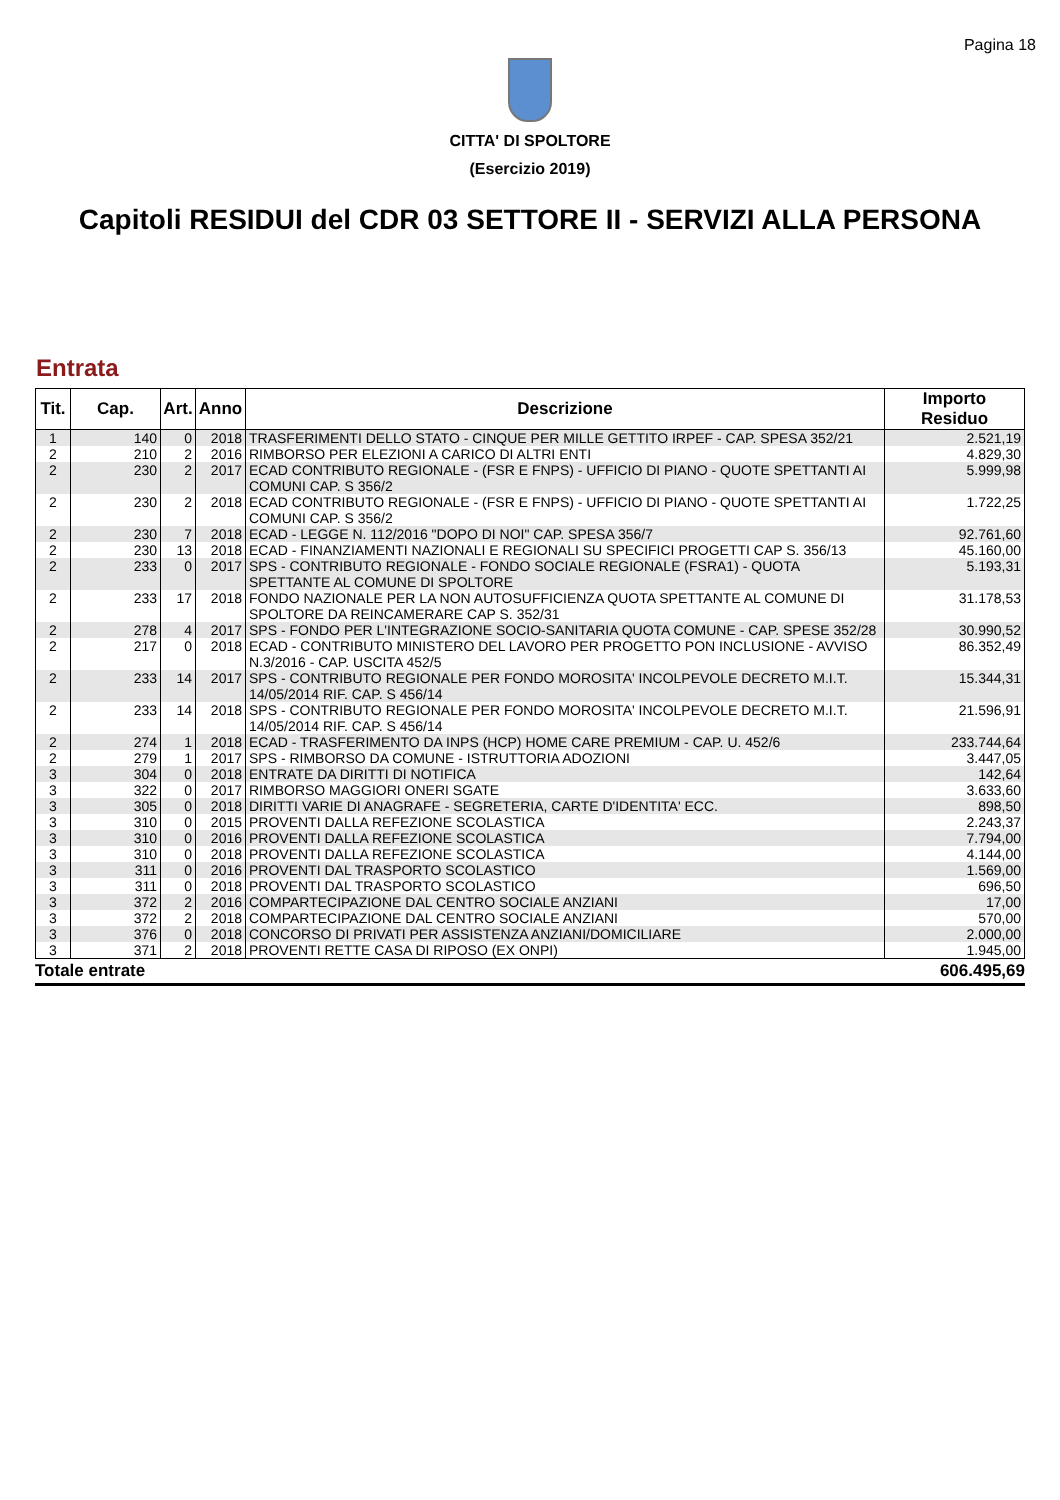Pagina 18
CITTA' DI SPOLTORE
(Esercizio 2019)
Capitoli RESIDUI del CDR 03 SETTORE II - SERVIZI ALLA PERSONA
Entrata
| Tit. | Cap. | Art. | Anno | Descrizione | Importo Residuo |
| --- | --- | --- | --- | --- | --- |
| 1 | 140 | 0 | 2018 | TRASFERIMENTI DELLO STATO - CINQUE PER MILLE GETTITO IRPEF - CAP. SPESA 352/21 | 2.521,19 |
| 2 | 210 | 2 | 2016 | RIMBORSO PER ELEZIONI A CARICO DI ALTRI ENTI | 4.829,30 |
| 2 | 230 | 2 | 2017 | ECAD CONTRIBUTO REGIONALE - (FSR E FNPS) - UFFICIO DI PIANO - QUOTE SPETTANTI AI COMUNI CAP. S 356/2 | 5.999,98 |
| 2 | 230 | 2 | 2018 | ECAD CONTRIBUTO REGIONALE - (FSR E FNPS) - UFFICIO DI PIANO - QUOTE SPETTANTI AI COMUNI CAP. S 356/2 | 1.722,25 |
| 2 | 230 | 7 | 2018 | ECAD - LEGGE N. 112/2016 "DOPO DI NOI" CAP. SPESA 356/7 | 92.761,60 |
| 2 | 230 | 13 | 2018 | ECAD - FINANZIAMENTI NAZIONALI E REGIONALI SU SPECIFICI PROGETTI CAP S. 356/13 | 45.160,00 |
| 2 | 233 | 0 | 2017 | SPS - CONTRIBUTO REGIONALE - FONDO SOCIALE REGIONALE (FSRA1) - QUOTA SPETTANTE AL COMUNE DI SPOLTORE | 5.193,31 |
| 2 | 233 | 17 | 2018 | FONDO NAZIONALE PER LA NON AUTOSUFFICIENZA QUOTA SPETTANTE AL COMUNE DI SPOLTORE DA REINCAMERARE CAP S. 352/31 | 31.178,53 |
| 2 | 278 | 4 | 2017 | SPS - FONDO PER L'INTEGRAZIONE SOCIO-SANITARIA QUOTA COMUNE - CAP. SPESE 352/28 | 30.990,52 |
| 2 | 217 | 0 | 2018 | ECAD - CONTRIBUTO MINISTERO DEL LAVORO PER PROGETTO PON INCLUSIONE - AVVISO N.3/2016 - CAP. USCITA 452/5 | 86.352,49 |
| 2 | 233 | 14 | 2017 | SPS - CONTRIBUTO REGIONALE PER FONDO MOROSITA' INCOLPEVOLE DECRETO M.I.T. 14/05/2014 RIF. CAP. S 456/14 | 15.344,31 |
| 2 | 233 | 14 | 2018 | SPS - CONTRIBUTO REGIONALE PER FONDO MOROSITA' INCOLPEVOLE DECRETO M.I.T. 14/05/2014 RIF. CAP. S 456/14 | 21.596,91 |
| 2 | 274 | 1 | 2018 | ECAD - TRASFERIMENTO DA INPS (HCP) HOME CARE PREMIUM - CAP. U. 452/6 | 233.744,64 |
| 2 | 279 | 1 | 2017 | SPS - RIMBORSO DA COMUNE - ISTRUTTORIA ADOZIONI | 3.447,05 |
| 3 | 304 | 0 | 2018 | ENTRATE DA DIRITTI DI NOTIFICA | 142,64 |
| 3 | 322 | 0 | 2017 | RIMBORSO MAGGIORI ONERI SGATE | 3.633,60 |
| 3 | 305 | 0 | 2018 | DIRITTI VARIE DI ANAGRAFE - SEGRETERIA, CARTE D'IDENTITA' ECC. | 898,50 |
| 3 | 310 | 0 | 2015 | PROVENTI DALLA REFEZIONE SCOLASTICA | 2.243,37 |
| 3 | 310 | 0 | 2016 | PROVENTI DALLA REFEZIONE SCOLASTICA | 7.794,00 |
| 3 | 310 | 0 | 2018 | PROVENTI DALLA REFEZIONE SCOLASTICA | 4.144,00 |
| 3 | 311 | 0 | 2016 | PROVENTI DAL TRASPORTO SCOLASTICO | 1.569,00 |
| 3 | 311 | 0 | 2018 | PROVENTI DAL TRASPORTO SCOLASTICO | 696,50 |
| 3 | 372 | 2 | 2016 | COMPARTECIPAZIONE DAL CENTRO SOCIALE ANZIANI | 17,00 |
| 3 | 372 | 2 | 2018 | COMPARTECIPAZIONE DAL CENTRO SOCIALE ANZIANI | 570,00 |
| 3 | 376 | 0 | 2018 | CONCORSO DI PRIVATI PER ASSISTENZA ANZIANI/DOMICILIARE | 2.000,00 |
| 3 | 371 | 2 | 2018 | PROVENTI RETTE CASA DI RIPOSO (EX ONPI) | 1.945,00 |
Totale entrate 606.495,69